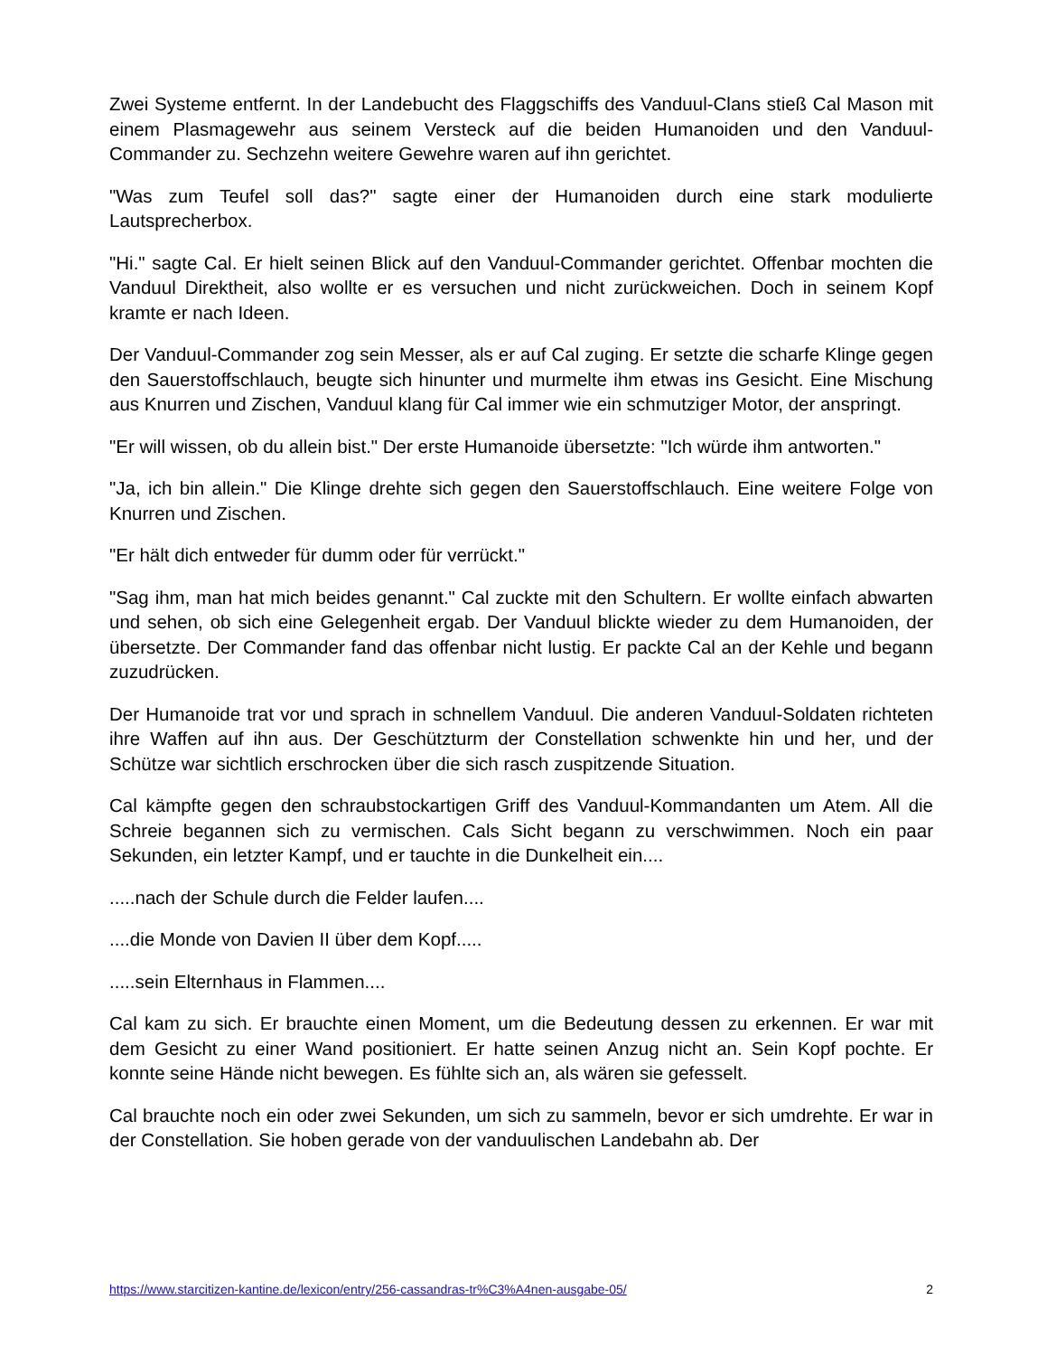Zwei Systeme entfernt. In der Landebucht des Flaggschiffs des Vanduul-Clans stieß Cal Mason mit einem Plasmagewehr aus seinem Versteck auf die beiden Humanoiden und den Vanduul-Commander zu. Sechzehn weitere Gewehre waren auf ihn gerichtet.
"Was zum Teufel soll das?" sagte einer der Humanoiden durch eine stark modulierte Lautsprecherbox.
"Hi." sagte Cal. Er hielt seinen Blick auf den Vanduul-Commander gerichtet. Offenbar mochten die Vanduul Direktheit, also wollte er es versuchen und nicht zurückweichen. Doch in seinem Kopf kramte er nach Ideen.
Der Vanduul-Commander zog sein Messer, als er auf Cal zuging. Er setzte die scharfe Klinge gegen den Sauerstoffschlauch, beugte sich hinunter und murmelte ihm etwas ins Gesicht. Eine Mischung aus Knurren und Zischen, Vanduul klang für Cal immer wie ein schmutziger Motor, der anspringt.
"Er will wissen, ob du allein bist." Der erste Humanoide übersetzte: "Ich würde ihm antworten."
"Ja, ich bin allein." Die Klinge drehte sich gegen den Sauerstoffschlauch. Eine weitere Folge von Knurren und Zischen.
"Er hält dich entweder für dumm oder für verrückt."
"Sag ihm, man hat mich beides genannt." Cal zuckte mit den Schultern. Er wollte einfach abwarten und sehen, ob sich eine Gelegenheit ergab. Der Vanduul blickte wieder zu dem Humanoiden, der übersetzte. Der Commander fand das offenbar nicht lustig. Er packte Cal an der Kehle und begann zuzudrücken.
Der Humanoide trat vor und sprach in schnellem Vanduul. Die anderen Vanduul-Soldaten richteten ihre Waffen auf ihn aus. Der Geschützturm der Constellation schwenkte hin und her, und der Schütze war sichtlich erschrocken über die sich rasch zuspitzende Situation.
Cal kämpfte gegen den schraubstockartigen Griff des Vanduul-Kommandanten um Atem. All die Schreie begannen sich zu vermischen. Cals Sicht begann zu verschwimmen. Noch ein paar Sekunden, ein letzter Kampf, und er tauchte in die Dunkelheit ein....
.....nach der Schule durch die Felder laufen....
....die Monde von Davien II über dem Kopf.....
.....sein Elternhaus in Flammen....
Cal kam zu sich. Er brauchte einen Moment, um die Bedeutung dessen zu erkennen. Er war mit dem Gesicht zu einer Wand positioniert. Er hatte seinen Anzug nicht an. Sein Kopf pochte. Er konnte seine Hände nicht bewegen. Es fühlte sich an, als wären sie gefesselt.
Cal brauchte noch ein oder zwei Sekunden, um sich zu sammeln, bevor er sich umdrehte. Er war in der Constellation. Sie hoben gerade von der vanduulischen Landebahn ab. Der
https://www.starcitizen-kantine.de/lexicon/entry/256-cassandras-tr%C3%A4nen-ausgabe-05/ 2